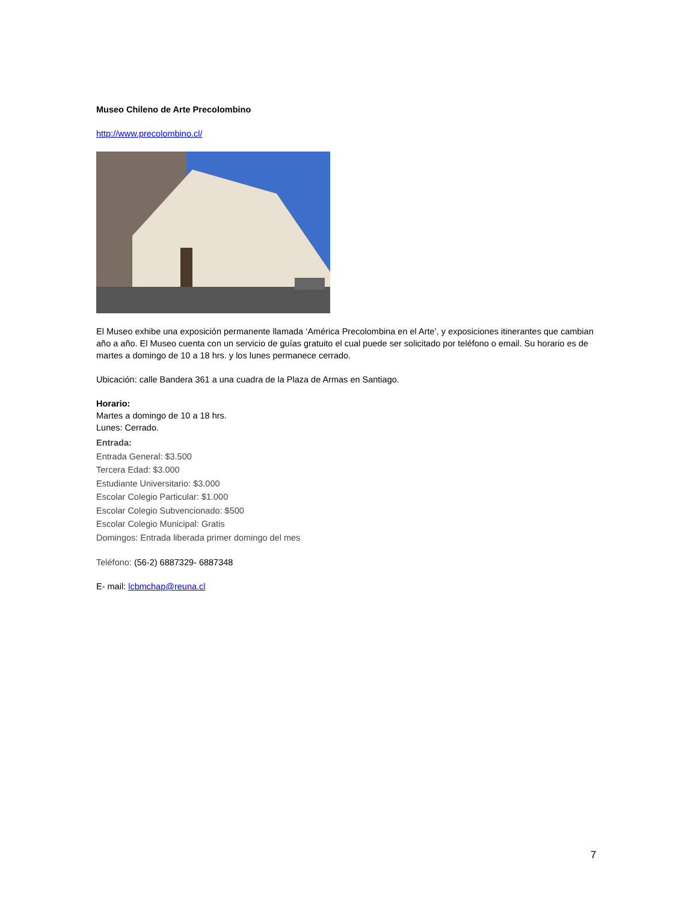Museo Chileno de Arte Precolombino
http://www.precolombino.cl/
El Museo exhibe una exposición permanente llamada ‘América Precolombina en el Arte’, y exposiciones itinerantes que cambian año a año. El Museo cuenta con un servicio de guías gratuito el cual puede ser solicitado por teléfono o email. Su horario es de martes a domingo de 10 a 18 hrs. y los lunes permanece cerrado.
Ubicación: calle Bandera 361 a una cuadra de la Plaza de Armas en Santiago.
Horario:
Martes a domingo de 10 a 18 hrs.
Lunes: Cerrado.
Entrada:
Entrada General: $3.500
Tercera Edad: $3.000
Estudiante Universitario: $3.000
Escolar Colegio Particular: $1.000
Escolar Colegio Subvencionado: $500
Escolar Colegio Municipal: Gratis
Domingos: Entrada liberada primer domingo del mes
Teléfono: (56-2) 6887329- 6887348
E- mail: lcbmchap@reuna.cl
7